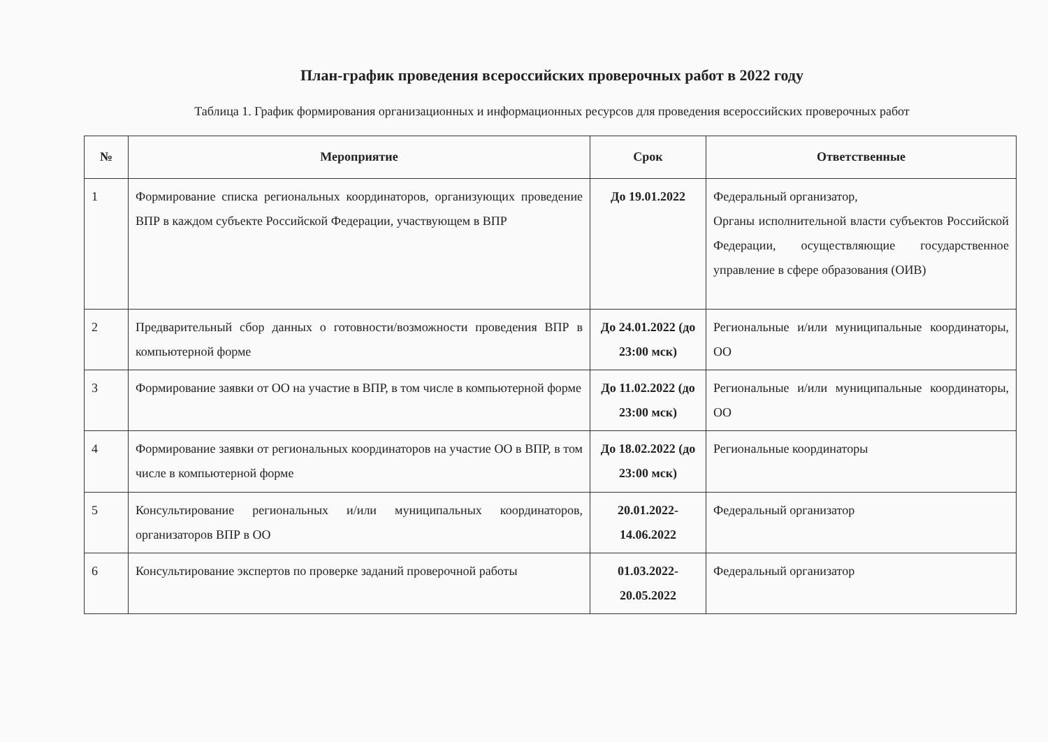План-график проведения всероссийских проверочных работ в 2022 году
Таблица 1. График формирования организационных и информационных ресурсов для проведения всероссийских проверочных работ
| № | Мероприятие | Срок | Ответственные |
| --- | --- | --- | --- |
| 1 | Формирование списка региональных координаторов, организующих проведение ВПР в каждом субъекте Российской Федерации, участвующем в ВПР | До 19.01.2022 | Федеральный организатор, Органы исполнительной власти субъектов Российской Федерации, осуществляющие государственное управление в сфере образования (ОИВ) |
| 2 | Предварительный сбор данных о готовности/возможности проведения ВПР в компьютерной форме | До 24.01.2022 (до 23:00 мск) | Региональные и/или муниципальные координаторы, ОО |
| 3 | Формирование заявки от ОО на участие в ВПР, в том числе в компьютерной форме | До 11.02.2022 (до 23:00 мск) | Региональные и/или муниципальные координаторы, ОО |
| 4 | Формирование заявки от региональных координаторов на участие ОО в ВПР, в том числе в компьютерной форме | До 18.02.2022 (до 23:00 мск) | Региональные координаторы |
| 5 | Консультирование региональных и/или муниципальных координаторов, организаторов ВПР в ОО | 20.01.2022-14.06.2022 | Федеральный организатор |
| 6 | Консультирование экспертов по проверке заданий проверочной работы | 01.03.2022-20.05.2022 | Федеральный организатор |